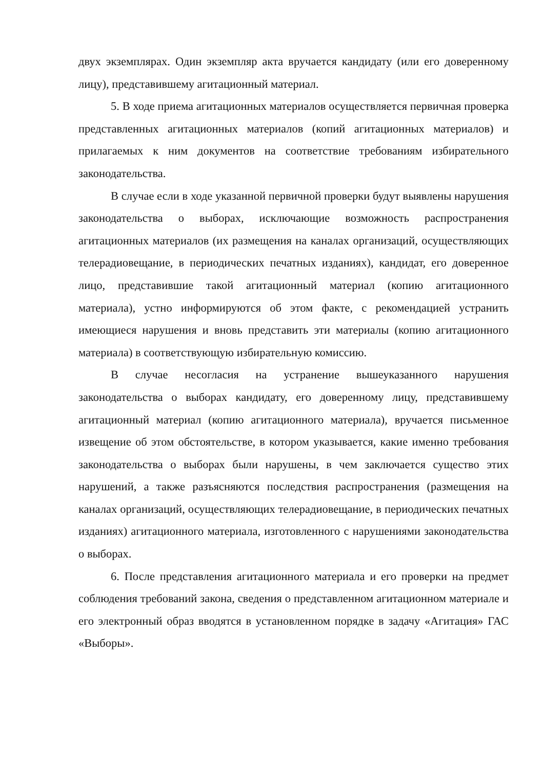двух экземплярах. Один экземпляр акта вручается кандидату (или его доверенному лицу), представившему агитационный материал.
5. В ходе приема агитационных материалов осуществляется первичная проверка представленных агитационных материалов (копий агитационных материалов) и прилагаемых к ним документов на соответствие требованиям избирательного законодательства.
В случае если в ходе указанной первичной проверки будут выявлены нарушения законодательства о выборах, исключающие возможность распространения агитационных материалов (их размещения на каналах организаций, осуществляющих телерадиовещание, в периодических печатных изданиях), кандидат, его доверенное лицо, представившие такой агитационный материал (копию агитационного материала), устно информируются об этом факте, с рекомендацией устранить имеющиеся нарушения и вновь представить эти материалы (копию агитационного материала) в соответствующую избирательную комиссию.
В случае несогласия на устранение вышеуказанного нарушения законодательства о выборах кандидату, его доверенному лицу, представившему агитационный материал (копию агитационного материала), вручается письменное извещение об этом обстоятельстве, в котором указывается, какие именно требования законодательства о выборах были нарушены, в чем заключается существо этих нарушений, а также разъясняются последствия распространения (размещения на каналах организаций, осуществляющих телерадиовещание, в периодических печатных изданиях) агитационного материала, изготовленного с нарушениями законодательства о выборах.
6. После представления агитационного материала и его проверки на предмет соблюдения требований закона, сведения о представленном агитационном материале и его электронный образ вводятся в установленном порядке в задачу «Агитация» ГАС «Выборы».